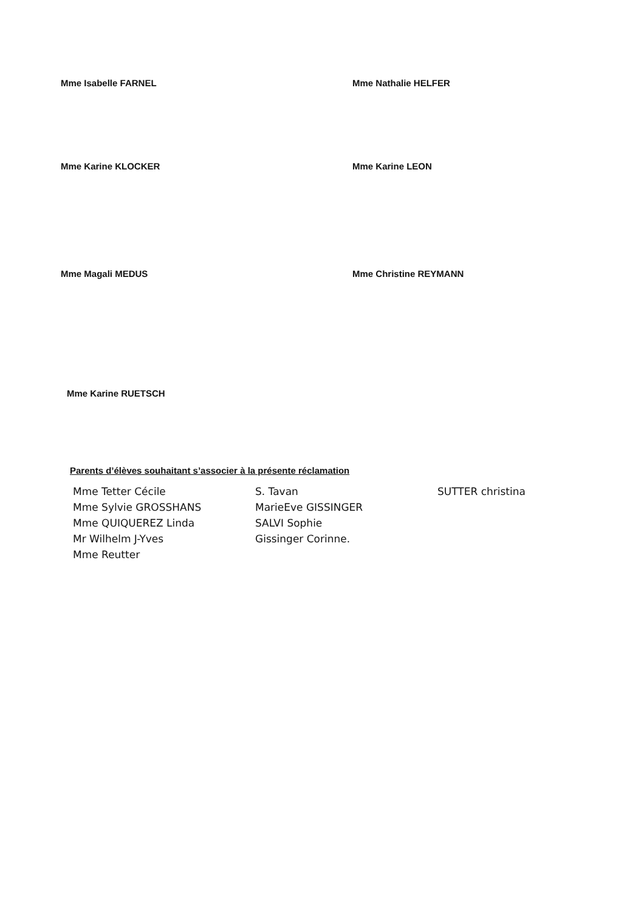Mme Isabelle FARNEL Mme Nathalie HELFER
Mme Karine KLOCKER Mme Karine LEON
Mme Magali MEDUS Mme Christine REYMANN
Mme Karine RUETSCH
Parents d’élèves souhaitant s’associer à la présente réclamation
Mme Tetter Cécile
Mme Sylvie GROSSHANS
Mme QUIQUEREZ Linda
Mr Wilhelm J-Yves
Mme Reutter
S. Tavan
MarieEve GISSINGER
SALVI Sophie
Gissinger Corinne.
SUTTER christina